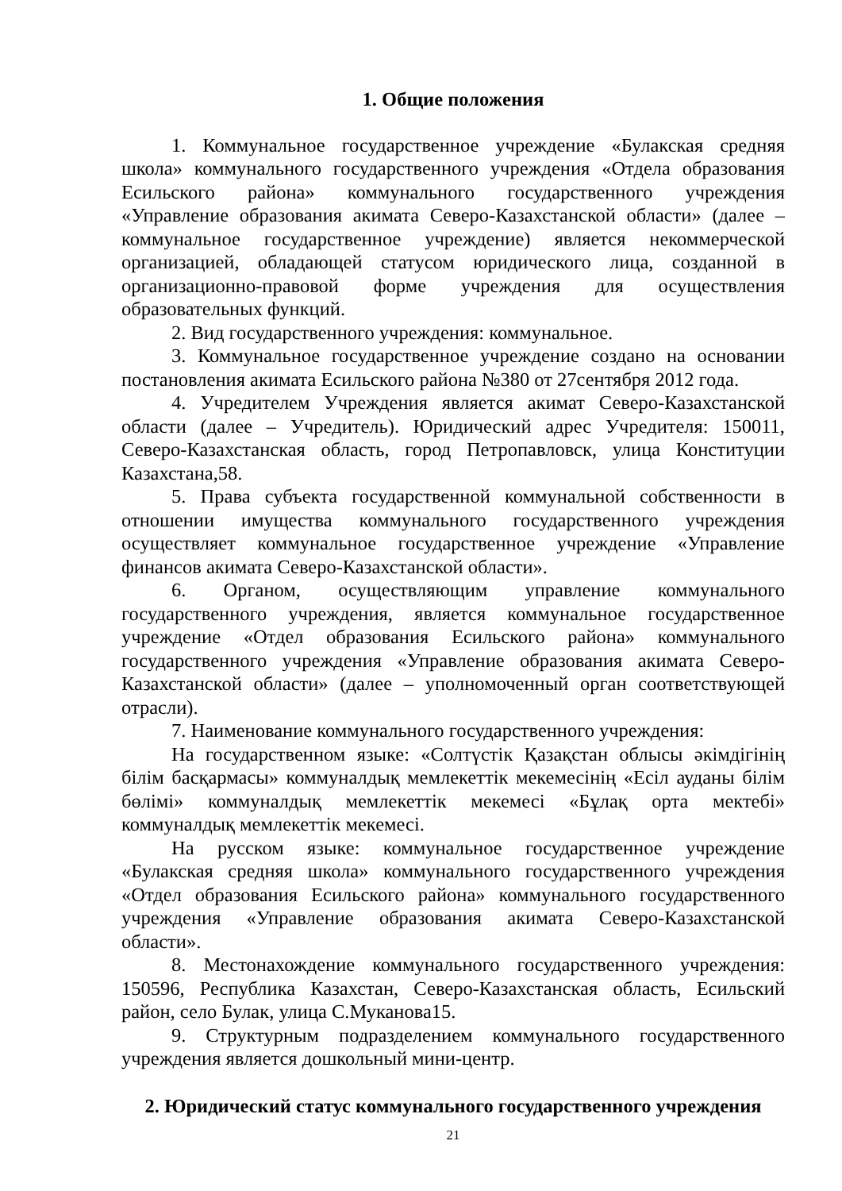1. Общие положения
1. Коммунальное государственное учреждение «Булакская средняя школа» коммунального государственного учреждения «Отдела образования Есильского района» коммунального государственного учреждения «Управление образования акимата Северо-Казахстанской области» (далее – коммунальное государственное учреждение) является некоммерческой организацией, обладающей статусом юридического лица, созданной в организационно-правовой форме учреждения для осуществления образовательных функций.
2. Вид государственного учреждения: коммунальное.
3. Коммунальное государственное учреждение создано на основании постановления акимата Есильского района №380 от 27сентября 2012 года.
4. Учредителем Учреждения является акимат Северо-Казахстанской области (далее – Учредитель). Юридический адрес Учредителя: 150011, Северо-Казахстанская область, город Петропавловск, улица Конституции Казахстана,58.
5. Права субъекта государственной коммунальной собственности в отношении имущества коммунального государственного учреждения осуществляет коммунальное государственное учреждение «Управление финансов акимата Северо-Казахстанской области».
6. Органом, осуществляющим управление коммунального государственного учреждения, является коммунальное государственное учреждение «Отдел образования Есильского района» коммунального государственного учреждения «Управление образования акимата Северо-Казахстанской области» (далее – уполномоченный орган соответствующей отрасли).
7. Наименование коммунального государственного учреждения:
На государственном языке: «Солтүстік Қазақстан облысы әкімдігінің білім басқармасы» коммуналдық мемлекеттік мекемесінің «Есіл ауданы білім бөлімі» коммуналдық мемлекеттік мекемесі «Бұлақ орта мектебі» коммуналдық мемлекеттік мекемесі.
На русском языке: коммунальное государственное учреждение «Булакская средняя школа» коммунального государственного учреждения «Отдел образования Есильского района» коммунального государственного учреждения «Управление образования акимата Северо-Казахстанской области».
8. Местонахождение коммунального государственного учреждения: 150596, Республика Казахстан, Северо-Казахстанская область, Есильский район, село Булак, улица С.Муканова15.
9. Структурным подразделением коммунального государственного учреждения является дошкольный мини-центр.
2. Юридический статус коммунального государственного учреждения
21